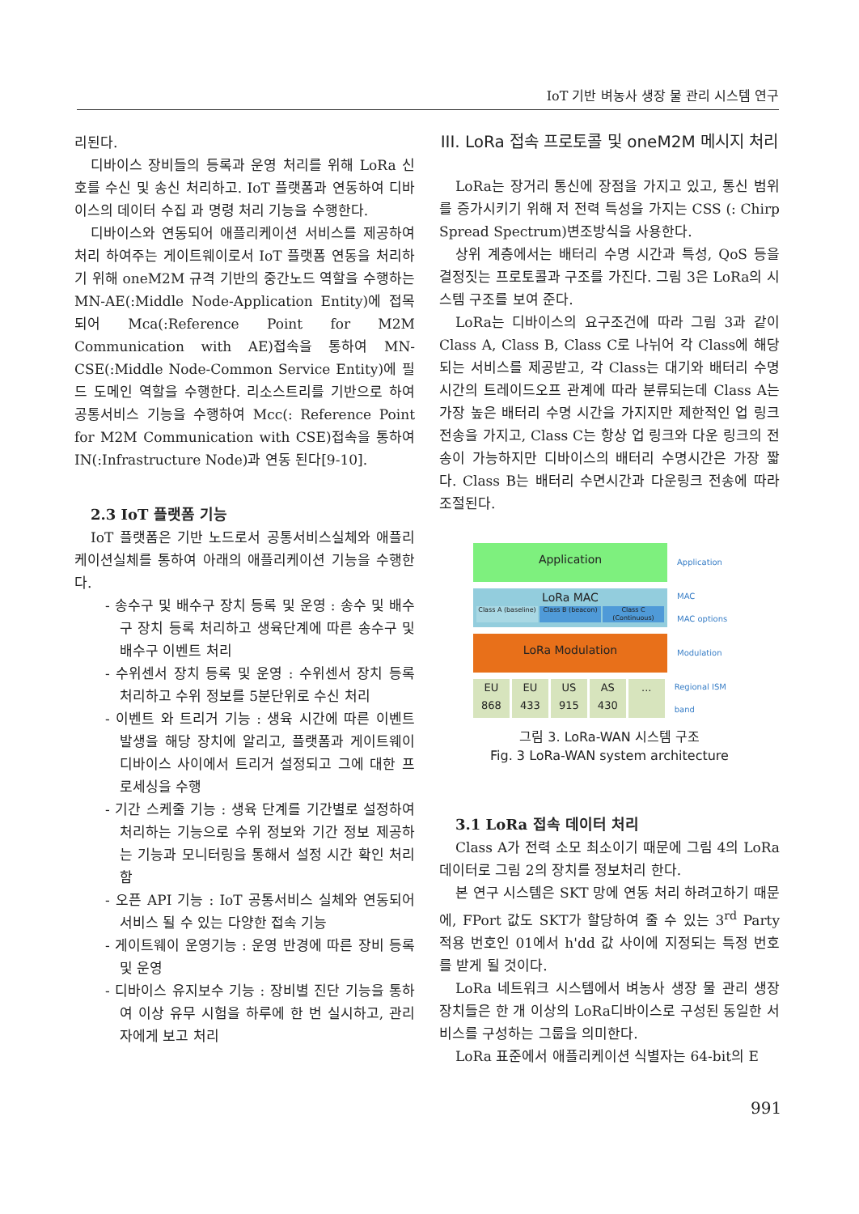IoT 기반 벼농사 생장 물 관리 시스템 연구
리된다.
디바이스 장비들의 등록과 운영 처리를 위해 LoRa 신호를 수신 및 송신 처리하고. IoT 플랫폼과 연동하여 디바이스의 데이터 수집 과 명령 처리 기능을 수행한다.
디바이스와 연동되어 애플리케이션 서비스를 제공하여 처리 하여주는 게이트웨이로서 IoT 플랫폼 연동을 처리하기 위해 oneM2M 규격 기반의 중간노드 역할을 수행하는 MN-AE(:Middle Node-Application Entity)에 접목되어 Mca(:Reference Point for M2M Communication with AE)접속을 통하여 MN-CSE(:Middle Node-Common Service Entity)에 필드 도메인 역할을 수행한다. 리소스트리를 기반으로 하여 공통서비스 기능을 수행하여 Mcc(: Reference Point for M2M Communication with CSE)접속을 통하여 IN(:Infrastructure Node)과 연동 된다[9-10].
2.3 IoT 플랫폼 기능
IoT 플랫폼은 기반 노드로서 공통서비스실체와 애플리케이션실체를 통하여 아래의 애플리케이션 기능을 수행한다.
- 송수구 및 배수구 장치 등록 및 운영 : 송수 및 배수구 장치 등록 처리하고 생육단계에 따른 송수구 및 배수구 이벤트 처리
- 수위센서 장치 등록 및 운영 : 수위센서 장치 등록 처리하고 수위 정보를 5분단위로 수신 처리
- 이벤트 와 트리거 기능 : 생육 시간에 따른 이벤트 발생을 해당 장치에 알리고, 플랫폼과 게이트웨이 디바이스 사이에서 트리거 설정되고 그에 대한 프로세싱을 수행
- 기간 스케줄 기능 : 생육 단계를 기간별로 설정하여 처리하는 기능으로 수위 정보와 기간 정보 제공하는 기능과 모니터링을 통해서 설정 시간 확인 처리함
- 오픈 API 기능 : IoT 공통서비스 실체와 연동되어 서비스 될 수 있는 다양한 접속 기능
- 게이트웨이 운영기능 : 운영 반경에 따른 장비 등록 및 운영
- 디바이스 유지보수 기능 : 장비별 진단 기능을 통하여 이상 유무 시험을 하루에 한 번 실시하고, 관리자에게 보고 처리
III. LoRa 접속 프로토콜 및 oneM2M 메시지 처리
LoRa는 장거리 통신에 장점을 가지고 있고, 통신 범위를 증가시키기 위해 저 전력 특성을 가지는 CSS (: Chirp Spread Spectrum)변조방식을 사용한다.
상위 계층에서는 배터리 수명 시간과 특성, QoS 등을 결정짓는 프로토콜과 구조를 가진다. 그림 3은 LoRa의 시스템 구조를 보여 준다.
LoRa는 디바이스의 요구조건에 따라 그림 3과 같이 Class A, Class B, Class C로 나뉘어 각 Class에 해당되는 서비스를 제공받고, 각 Class는 대기와 배터리 수명 시간의 트레이드오프 관계에 따라 분류되는데 Class A는 가장 높은 배터리 수명 시간을 가지지만 제한적인 업 링크 전송을 가지고, Class C는 항상 업 링크와 다운 링크의 전송이 가능하지만 디바이스의 배터리 수명시간은 가장 짧다. Class B는 배터리 수면시간과 다운링크 전송에 따라 조절된다.
Application
Application
LoRa MAC
Class A (baseline) Class B (beacon) Class C (Continuous)
MAC
MAC options
LoRa Modulation
Modulation
EU 868 EU 433 US 915 AS 430 ...
Regional ISM band
그림 3. LoRa-WAN 시스템 구조
Fig. 3 LoRa-WAN system architecture
3.1 LoRa 접속 데이터 처리
Class A가 전력 소모 최소이기 때문에 그림 4의 LoRa 데이터로 그림 2의 장치를 정보처리 한다.
본 연구 시스템은 SKT 망에 연동 처리 하려고하기 때문에, FPort 값도 SKT가 할당하여 줄 수 있는 3<sup>rd</sup> Party 적용 번호인 01에서 h'dd 값 사이에 지정되는 특정 번호를 받게 될 것이다.
LoRa 네트워크 시스템에서 벼농사 생장 물 관리 생장 장치들은 한 개 이상의 LoRa디바이스로 구성된 동일한 서비스를 구성하는 그룹을 의미한다.
LoRa 표준에서 애플리케이션 식별자는 64-bit의 E
991